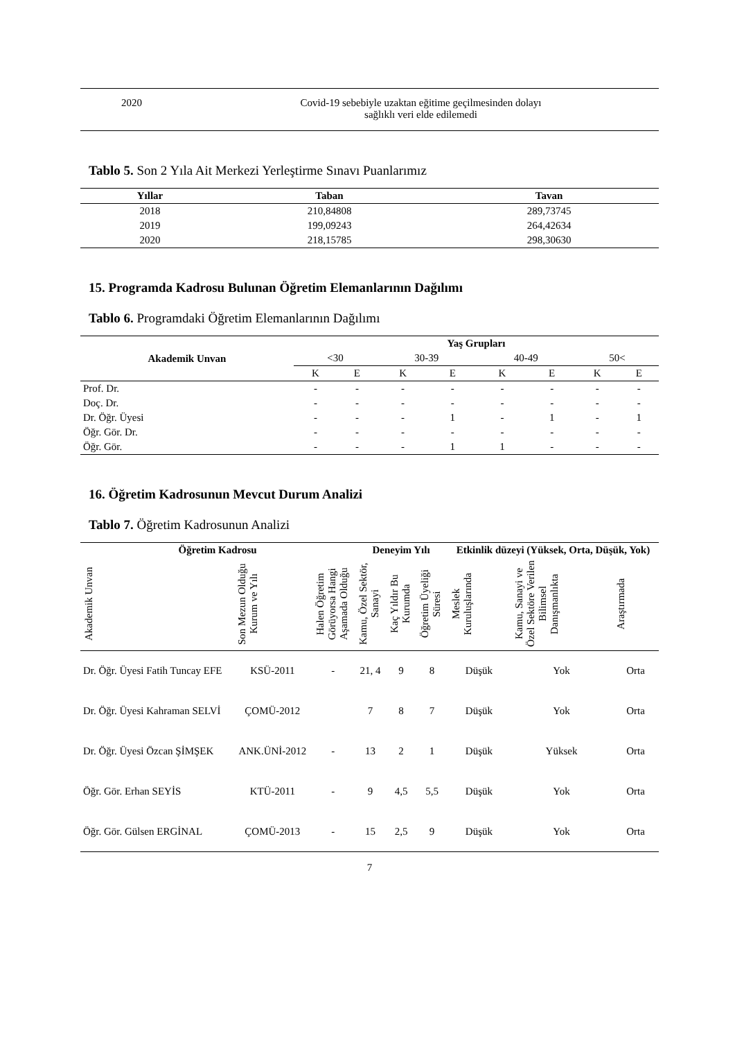| 2020 | Covid-19 sebebiyle uzaktan eğitime geçilmesinden dolayı sağlıklı veri elde edilemedi |
Tablo 5. Son 2 Yıla Ait Merkezi Yerleştirme Sınavı Puanlarımız
| Yıllar | Taban | Tavan |
| --- | --- | --- |
| 2018 | 210,84808 | 289,73745 |
| 2019 | 199,09243 | 264,42634 |
| 2020 | 218,15785 | 298,30630 |
15. Programda Kadrosu Bulunan Öğretim Elemanlarının Dağılımı
Tablo 6. Programdaki Öğretim Elemanlarının Dağılımı
| Akademik Unvan | Yaş Grupları | | | | | | | |
| --- | --- | --- | --- | --- | --- | --- | --- | --- |
| | <30 | | 30-39 | | 40-49 | | 50< | |
| | K | E | K | E | K | E | K | E |
| Prof. Dr. | - | - | - | - | - | - | - | - |
| Doç. Dr. | - | - | - | - | - | - | - | - |
| Dr. Öğr. Üyesi | - | - | - | 1 | - | 1 | - | 1 |
| Öğr. Gör. Dr. | - | - | - | - | - | - | - | - |
| Öğr. Gör. | - | - | - | 1 | 1 | - | - | - |
16. Öğretim Kadrosunun Mevcut Durum Analizi
Tablo 7. Öğretim Kadrosunun Analizi
| Öğretim Kadrosu | | | Deneyim Yılı | | | Etkinlik düzeyi (Yüksek, Orta, Düşük, Yok) | | |
| --- | --- | --- | --- | --- | --- | --- | --- | --- |
| Akademik Unvan | Son Mezun Olduğu Kurum ve Yılı | Halen Öğretim Görüyorsa Hangi Aşamada Olduğu | Kamu, Özel Sektör, Sanayi | Kaç Yıldır Bu Kurumda | Öğretim Üyeliği Süresi | Meslek Kuruluşlarında | Kamu, Sanayi ve Özel Sektöre Verilen Bilimsel Danışmanlıkta | Araştırmada |
| Dr. Öğr. Üyesi Fatih Tuncay EFE | KSÜ-2011 | - | 21, 4 | 9 | 8 | Düşük | Yok | Orta |
| Dr. Öğr. Üyesi Kahraman SELVİ | ÇOMÜ-2012 | | 7 | 8 | 7 | Düşük | Yok | Orta |
| Dr. Öğr. Üyesi Özcan ŞİMŞEK | ANK.ÜNİ-2012 | - | 13 | 2 | 1 | Düşük | Yüksek | Orta |
| Öğr. Gör. Erhan SEYİS | KTÜ-2011 | - | 9 | 4,5 | 5,5 | Düşük | Yok | Orta |
| Öğr. Gör. Gülsen ERGİNAL | ÇOMÜ-2013 | - | 15 | 2,5 | 9 | Düşük | Yok | Orta |
7